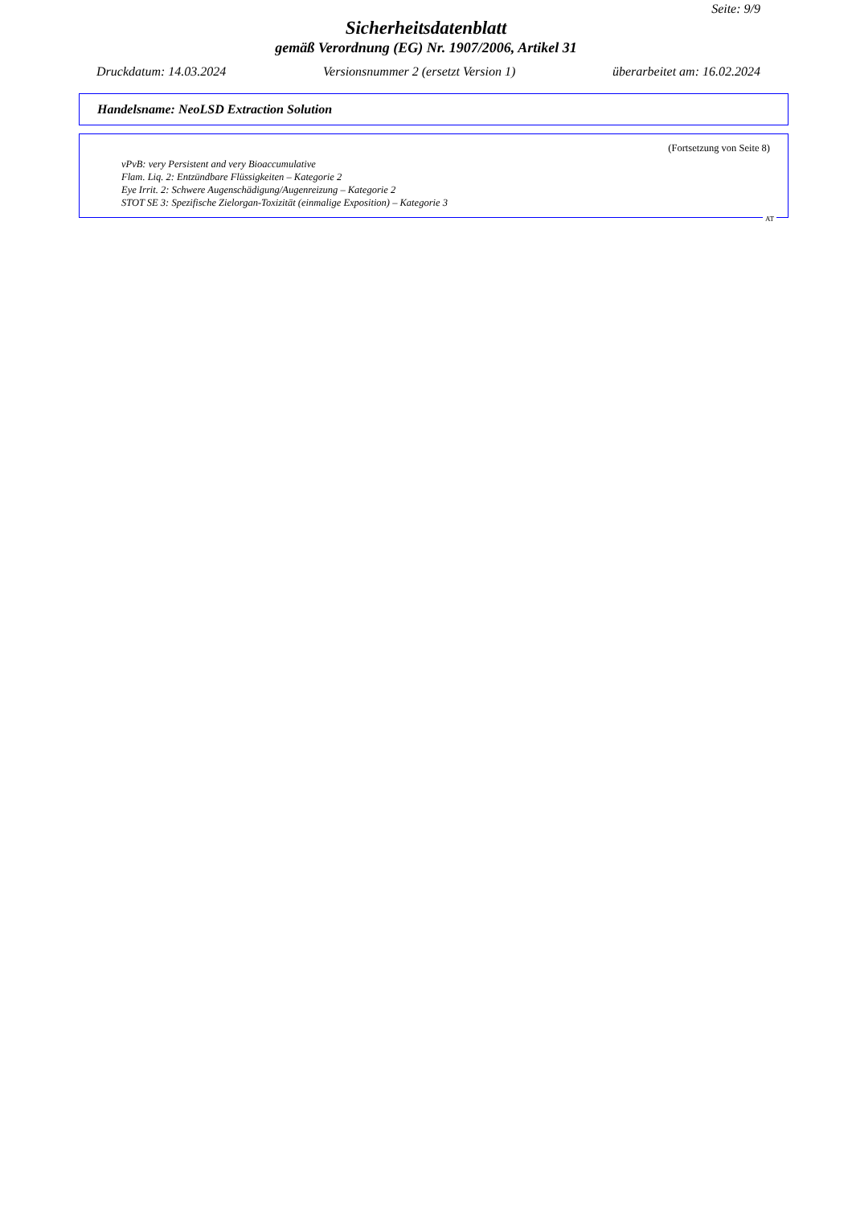Seite: 9/9
Sicherheitsdatenblatt
gemäß Verordnung (EG) Nr. 1907/2006, Artikel 31
Druckdatum: 14.03.2024 Versionsnummer 2 (ersetzt Version 1) überarbeitet am: 16.02.2024
Handelsname: NeoLSD Extraction Solution
(Fortsetzung von Seite 8)
vPvB: very Persistent and very Bioaccumulative
Flam. Liq. 2: Entzündbare Flüssigkeiten – Kategorie 2
Eye Irrit. 2: Schwere Augenschädigung/Augenreizung – Kategorie 2
STOT SE 3: Spezifische Zielorgan-Toxizität (einmalige Exposition) – Kategorie 3
AT